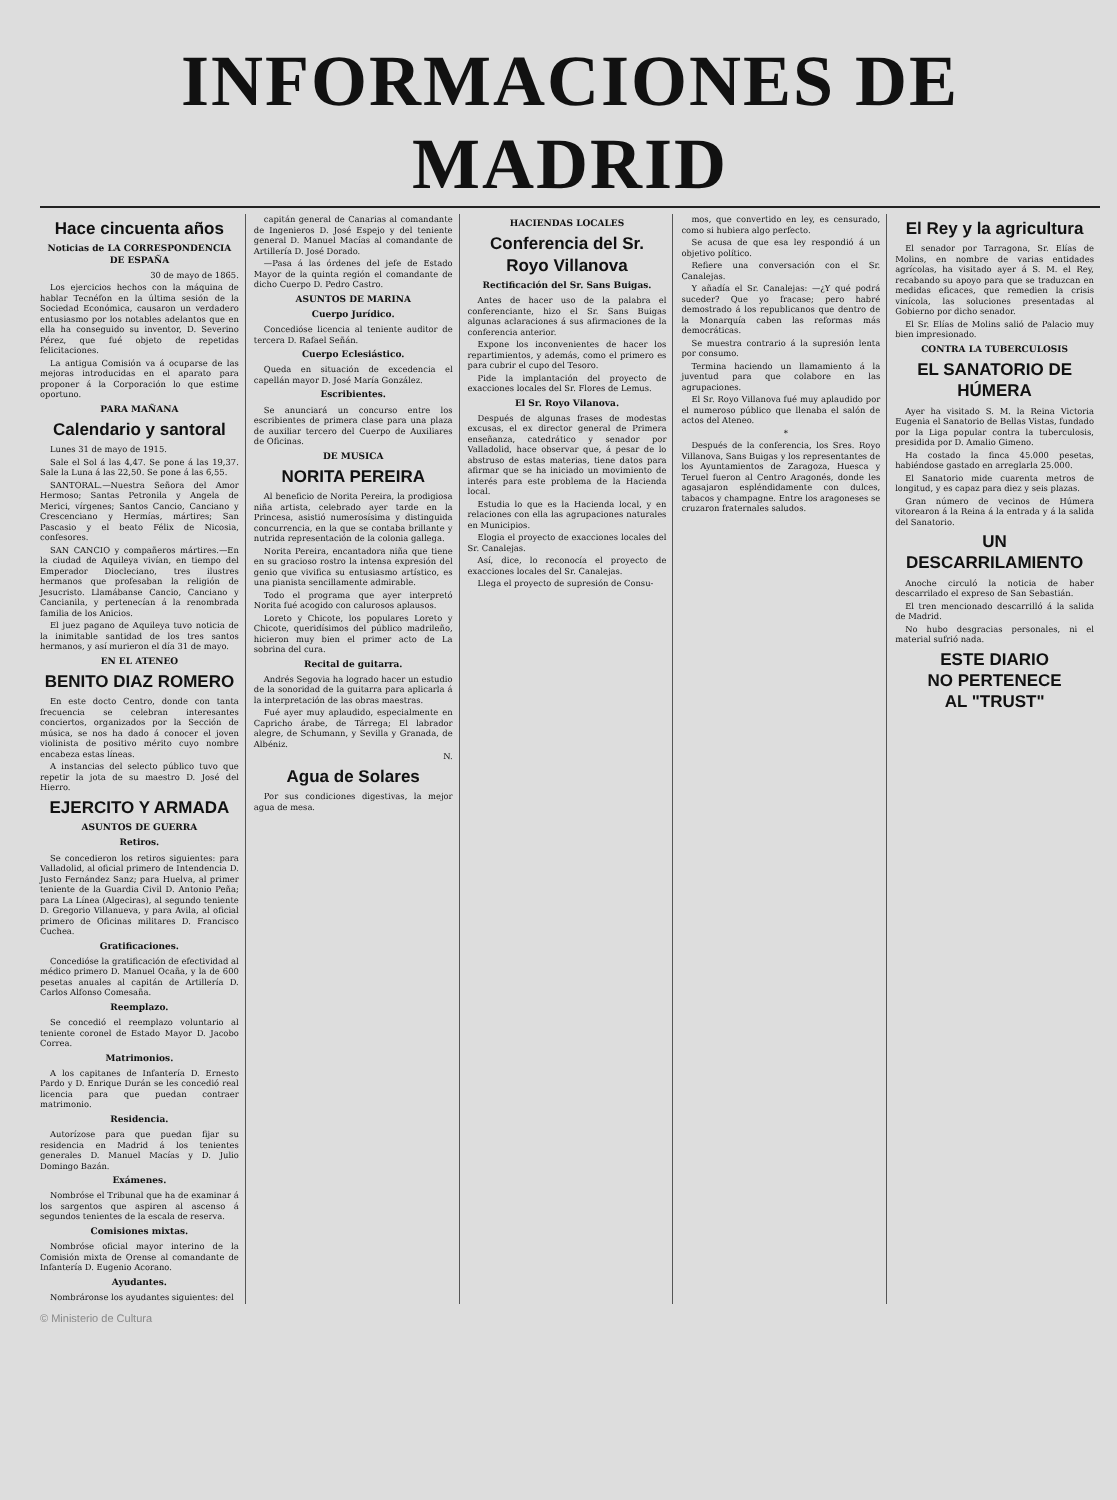INFORMACIONES DE MADRID
Hace cincuenta años
Noticias de LA CORRESPONDENCIA DE ESPAÑA
30 de mayo de 1865.
Los ejercicios hechos con la máquina de hablar Tecnéfon en la última sesión de la Sociedad Económica, causaron un verdadero entusiasmo por los notables adelantos que en ella ha conseguido su inventor, D. Severino Pérez, que fué objeto de repetidas felicitaciones.
La antigua Comisión va á ocuparse de las mejoras introducidas en el aparato para proponer á la Corporación lo que estime oportuno.
PARA MAÑANA
Calendario y santoral
Lunes 31 de mayo de 1915.
Sale el Sol á las 4,47. Se pone á las 19,37. Sale la Luna á las 22,50. Se pone á las 6,55.
SANTORAL.—Nuestra Señora del Amor Hermoso; Santas Petronila y Angela de Merici, vírgenes; Santos Cancio, Canciano y Crescenciano y Hermías, mártires; San Pascasio y el beato Félix de Nicosia, confesores.
SAN CANCIO y compañeros mártires.—En la ciudad de Aquileya vivían, en tiempo del Emperador Diocleciano, tres ilustres hermanos que profesaban la religión de Jesucristo. Llamábanse Cancio, Canciano y Cancianila, y pertenecían á la renombrada familia de los Anicios.
El juez pagano de Aquileya tuvo noticia de la inimitable santidad de los tres santos hermanos, y así murieron el día 31 de mayo.
EN EL ATENEO
BENITO DIAZ ROMERO
En este docto Centro, donde con tanta frecuencia se celebran interesantes conciertos, organizados por la Sección de música, se nos ha dado á conocer el joven violinista de positivo mérito cuyo nombre encabeza estas líneas.
A instancias del selecto público tuvo que repetir la jota de su maestro D. José del Hierro.
EJERCITO Y ARMADA
ASUNTOS DE GUERRA
Retiros.
Se concedieron los retiros siguientes: para Valladolid, al oficial primero de Intendencia D. Justo Fernández Sanz; para Huelva, al primer teniente de la Guardia Civil D. Antonio Peña; para La Línea (Algeciras), al segundo teniente D. Gregorio Villanueva, y para Avila, al oficial primero de Oficinas militares D. Francisco Cuchea.
Gratificaciones.
Concedióse la gratificación de efectividad al médico primero D. Manuel Ocaña, y la de 600 pesetas anuales al capitán de Artillería D. Carlos Alfonso Comesaña.
Reemplazo.
Se concedió el reemplazo voluntario al teniente coronel de Estado Mayor D. Jacobo Correa.
Matrimonios.
A los capitanes de Infantería D. Ernesto Pardo y D. Enrique Durán se les concedió real licencia para que puedan contraer matrimonio.
Residencia.
Autorízose para que puedan fijar su residencia en Madrid á los tenientes generales D. Manuel Macías y D. Julio Domingo Bazán.
Exámenes.
Nombróse el Tribunal que ha de examinar á los sargentos que aspiren al ascenso á segundos tenientes de la escala de reserva.
Comisiones mixtas.
Nombróse oficial mayor interino de la Comisión mixta de Orense al comandante de Infantería D. Eugenio Acorano.
Ayudantes.
Nombráronse los ayudantes siguientes: del
capitán general de Canarias al comandante de Ingenieros D. José Espejo y del teniente general D. Manuel Macías al comandante de Artillería D. José Dorado.
—Pasa á las órdenes del jefe de Estado Mayor de la quinta región el comandante de dicho Cuerpo D. Pedro Castro.
ASUNTOS DE MARINA
Cuerpo Jurídico.
Concedióse licencia al teniente auditor de tercera D. Rafael Señán.
Cuerpo Eclesiástico.
Queda en situación de excedencia el capellán mayor D. José María González.
Escribientes.
Se anunciará un concurso entre los escribientes de primera clase para una plaza de auxiliar tercero del Cuerpo de Auxiliares de Oficinas.
DE MUSICA
NORITA PEREIRA
Al beneficio de Norita Pereira, la prodigiosa niña artista, celebrado ayer tarde en la Princesa, asistió numerosísima y distinguida concurrencia, en la que se contaba brillante y nutrida representación de la colonia gallega.
Norita Pereira, encantadora niña que tiene en su gracioso rostro la intensa expresión del genio que vivifica su entusiasmo artístico, es una pianista sencillamente admirable.
Todo el programa que ayer interpretó Norita fué acogido con calurosos aplausos.
Loreto y Chicote, los populares Loreto y Chicote, queridísimos del público madrileño, hicieron muy bien el primer acto de La sobrina del cura.
Recital de guitarra.
Andrés Segovia ha logrado hacer un estudio de la sonoridad de la guitarra para aplicarla á la interpretación de las obras maestras.
Fué ayer muy aplaudido, especialmente en Capricho árabe, de Tárrega; El labrador alegre, de Schumann, y Sevilla y Granada, de Albéniz.
N.
Agua de Solares
Por sus condiciones digestivas, la mejor agua de mesa.
HACIENDAS LOCALES
Conferencia del Sr. Royo Villanova
Rectificación del Sr. Sans Buigas.
Antes de hacer uso de la palabra el conferenciante, hizo el Sr. Sans Buigas algunas aclaraciones á sus afirmaciones de la conferencia anterior.
Expone los inconvenientes de hacer los repartimientos, y además, como el primero es para cubrir el cupo del Tesoro.
Pide la implantación del proyecto de exacciones locales del Sr. Flores de Lemus.
El Sr. Royo Vilanova.
Después de algunas frases de modestas excusas, el ex director general de Primera enseñanza, catedrático y senador por Valladolid, hace observar que, á pesar de lo abstruso de estas materias, tiene datos para afirmar que se ha iniciado un movimiento de interés para este problema de la Hacienda local.
Estudia lo que es la Hacienda local, y en relaciones con ella las agrupaciones naturales en Municipios.
Elogia el proyecto de exacciones locales del Sr. Canalejas.
Así, dice, lo reconocía el proyecto de exacciones locales del Sr. Canalejas.
Llega el proyecto de supresión de Consu-
mos, que convertido en ley, es censurado, como si hubiera algo perfecto.
Se acusa de que esa ley respondió á un objetivo político.
Refiere una conversación con el Sr. Canalejas.
Y añadía el Sr. Canalejas: —¿Y qué podrá suceder? Que yo fracase; pero habré demostrado á los republicanos que dentro de la Monarquía caben las reformas más democráticas.
Se muestra contrario á la supresión lenta por consumo.
Termina haciendo un llamamiento á la juventud para que colabore en las agrupaciones.
El Sr. Royo Villanova fué muy aplaudido por el numeroso público que llenaba el salón de actos del Ateneo.
*
Después de la conferencia, los Sres. Royo Villanova, Sans Buigas y los representantes de los Ayuntamientos de Zaragoza, Huesca y Teruel fueron al Centro Aragonés, donde les agasajaron espléndidamente con dulces, tabacos y champagne. Entre los aragoneses se cruzaron fraternales saludos.
El Rey y la agricultura
El senador por Tarragona, Sr. Elías de Molins, en nombre de varias entidades agrícolas, ha visitado ayer á S. M. el Rey, recabando su apoyo para que se traduzcan en medidas eficaces, que remedien la crisis vinícola, las soluciones presentadas al Gobierno por dicho senador.
El Sr. Elías de Molins salió de Palacio muy bien impresionado.
CONTRA LA TUBERCULOSIS
EL SANATORIO DE HÚMERA
Ayer ha visitado S. M. la Reina Victoria Eugenia el Sanatorio de Bellas Vistas, fundado por la Liga popular contra la tuberculosis, presidida por D. Amalio Gimeno.
Ha costado la finca 45.000 pesetas, habiéndose gastado en arreglarla 25.000.
El Sanatorio mide cuarenta metros de longitud, y es capaz para diez y seis plazas.
Gran número de vecinos de Húmera vitorearon á la Reina á la entrada y á la salida del Sanatorio.
UN DESCARRILAMIENTO
Anoche circuló la noticia de haber descarrilado el expreso de San Sebastián.
El tren mencionado descarrilló á la salida de Madrid.
No hubo desgracias personales, ni el material sufrió nada.
ESTE DIARIO
NO PERTENECE
AL "TRUST"
© Ministerio de Cultura